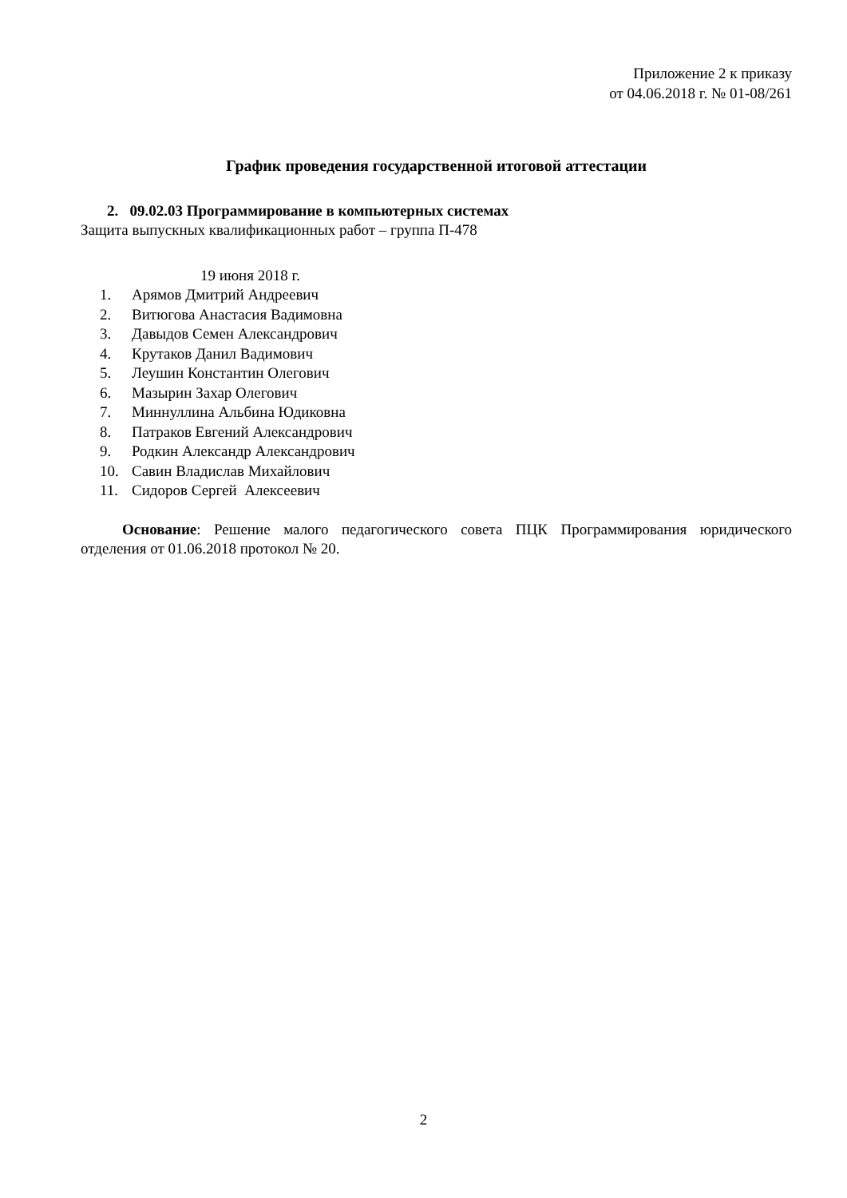Приложение 2 к приказу
от 04.06.2018 г. № 01-08/261
График проведения государственной итоговой аттестации
2. 09.02.03 Программирование в компьютерных системах
Защита выпускных квалификационных работ – группа П-478
19 июня 2018 г.
1. Арямов Дмитрий Андреевич
2. Витюгова Анастасия Вадимовна
3. Давыдов Семен Александрович
4. Крутаков Данил Вадимович
5. Леушин Константин Олегович
6. Мазырин Захар Олегович
7. Миннуллина Альбина Юдиковна
8. Патраков Евгений Александрович
9. Родкин Александр Александрович
10. Савин Владислав Михайлович
11. Сидоров Сергей Алексеевич
Основание: Решение малого педагогического совета ПЦК Программирования юридического отделения от 01.06.2018 протокол № 20.
2